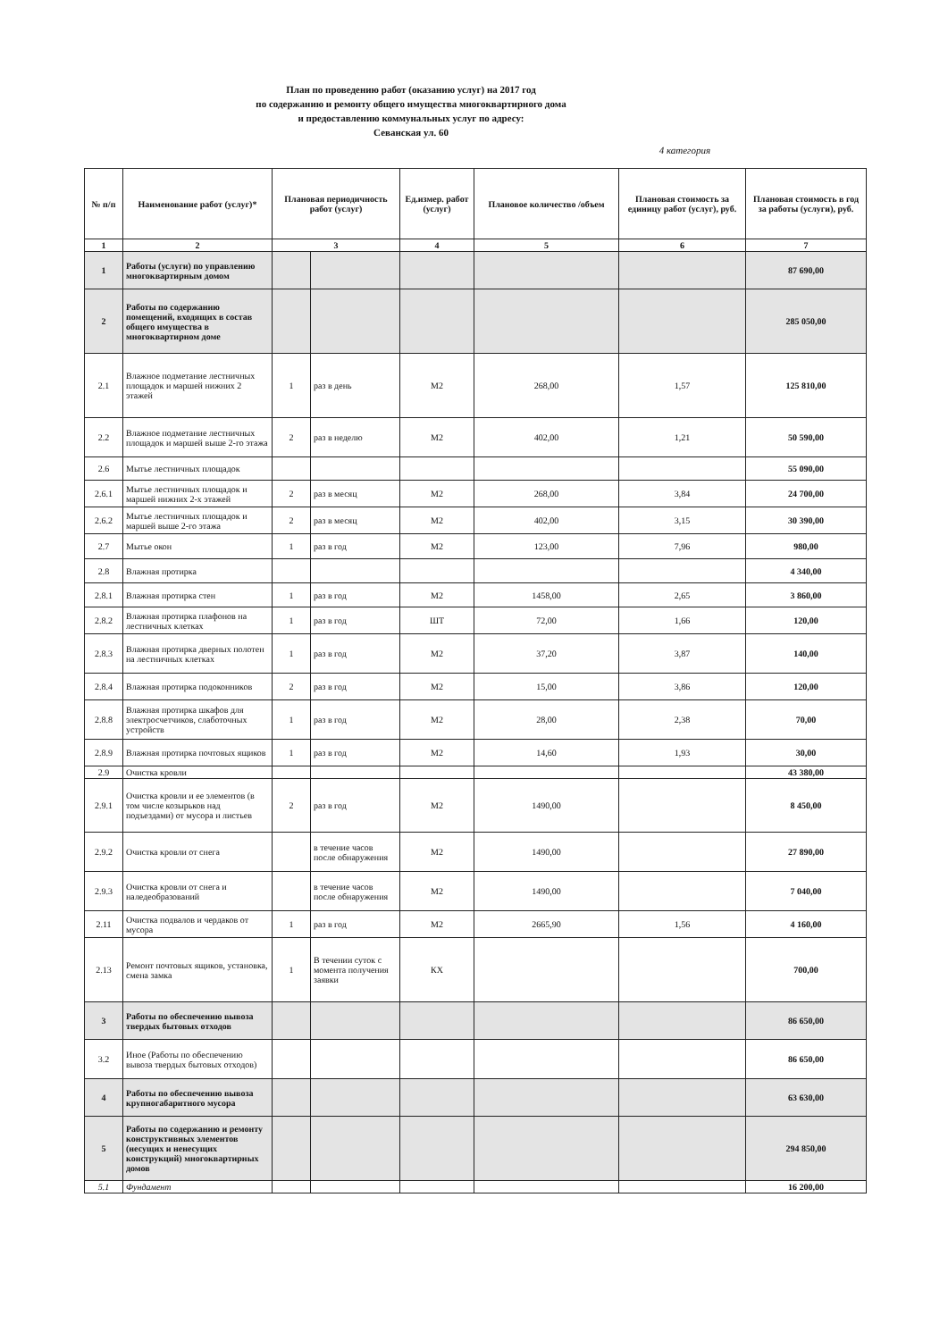План по проведению работ (оказанию услуг) на 2017 год
по содержанию и ремонту общего имущества многоквартирного дома
и предоставлению коммунальных услуг по адресу:
Севанская ул. 60
4 категория
| № п/п | Наименование работ (услуг)* | Плановая периодичность работ (услуг) | | Ед.измер. работ (услуг) | Плановое количество /объем | Плановая стоимость за единицу работ (услуг), руб. | Плановая стоимость в год за работы (услуги), руб. |
| --- | --- | --- | --- | --- | --- | --- | --- |
| 1 | 2 | 3 | | 4 | 5 | 6 | 7 |
| 1 | Работы (услуги) по управлению многоквартирным домом | | | | | | 87 690,00 |
| 2 | Работы по содержанию помещений, входящих в состав общего имущества в многоквартирном доме | | | | | | 285 050,00 |
| 2.1 | Влажное подметание лестничных площадок и маршей нижних 2 этажей | 1 | раз в день | М2 | 268,00 | 1,57 | 125 810,00 |
| 2.2 | Влажное подметание лестничных площадок и маршей выше 2-го этажа | 2 | раз в неделю | М2 | 402,00 | 1,21 | 50 590,00 |
| 2.6 | Мытье лестничных площадок | | | | | | 55 090,00 |
| 2.6.1 | Мытье лестничных площадок и маршей нижних 2-х этажей | 2 | раз в месяц | М2 | 268,00 | 3,84 | 24 700,00 |
| 2.6.2 | Мытье лестничных площадок и маршей выше 2-го этажа | 2 | раз в месяц | М2 | 402,00 | 3,15 | 30 390,00 |
| 2.7 | Мытье окон | 1 | раз в год | М2 | 123,00 | 7,96 | 980,00 |
| 2.8 | Влажная протирка | | | | | | 4 340,00 |
| 2.8.1 | Влажная протирка стен | 1 | раз в год | М2 | 1458,00 | 2,65 | 3 860,00 |
| 2.8.2 | Влажная протирка плафонов на лестничных клетках | 1 | раз в год | ШТ | 72,00 | 1,66 | 120,00 |
| 2.8.3 | Влажная протирка дверных полотен на лестничных клетках | 1 | раз в год | М2 | 37,20 | 3,87 | 140,00 |
| 2.8.4 | Влажная протирка подоконников | 2 | раз в год | М2 | 15,00 | 3,86 | 120,00 |
| 2.8.8 | Влажная протирка шкафов для электросчетчиков, слаботочных устройств | 1 | раз в год | М2 | 28,00 | 2,38 | 70,00 |
| 2.8.9 | Влажная протирка почтовых ящиков | 1 | раз в год | М2 | 14,60 | 1,93 | 30,00 |
| 2.9 | Очистка кровли | | | | | | 43 380,00 |
| 2.9.1 | Очистка кровли и ее элементов (в том числе козырьков над подъездами) от мусора и листьев | 2 | раз в год | М2 | 1490,00 | | 8 450,00 |
| 2.9.2 | Очистка кровли от снега | | в течение часов после обнаружения | М2 | 1490,00 | | 27 890,00 |
| 2.9.3 | Очистка кровли от снега и наледеобразований | | в течение часов после обнаружения | М2 | 1490,00 | | 7 040,00 |
| 2.11 | Очистка подвалов и чердаков от мусора | 1 | раз в год | М2 | 2665,90 | 1,56 | 4 160,00 |
| 2.13 | Ремонт почтовых ящиков, установка, смена замка | 1 | В течении суток с момента получения заявки | КХ | | | 700,00 |
| 3 | Работы по обеспечению вывоза твердых бытовых отходов | | | | | | 86 650,00 |
| 3.2 | Иное (Работы по обеспечению вывоза твердых бытовых отходов) | | | | | | 86 650,00 |
| 4 | Работы по обеспечению вывоза крупногабаритного мусора | | | | | | 63 630,00 |
| 5 | Работы по содержанию и ремонту конструктивных элементов (несущих и ненесущих конструкций) многоквартирных домов | | | | | | 294 850,00 |
| 5.1 | Фундамент | | | | | | 16 200,00 |